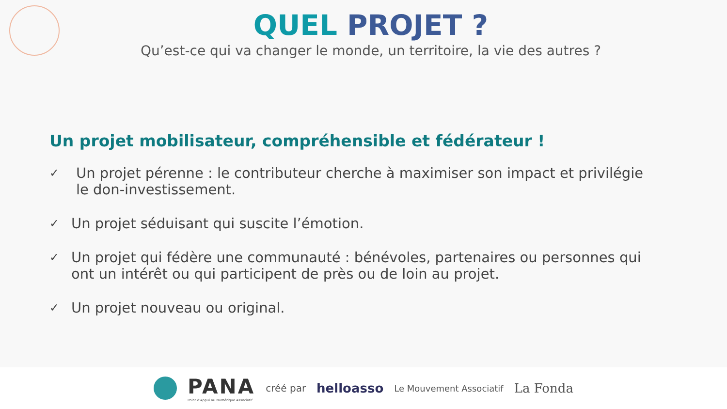QUEL PROJET ?
Qu’est-ce qui va changer le monde, un territoire, la vie des autres ?
Un projet mobilisateur, compréhensible et fédérateur !
✓ Un projet pérenne : le contributeur cherche à maximiser son impact et privilégie le don-investissement.
✓ Un projet séduisant qui suscite l’émotion.
✓ Un projet qui fédère une communauté : bénévoles, partenaires ou personnes qui ont un intérêt ou qui participent de près ou de loin au projet.
✓ Un projet nouveau ou original.
PANA
Point d'Appui au Numérique Associatif
créé par helloasso Le Mouvement Associatif La Fonda